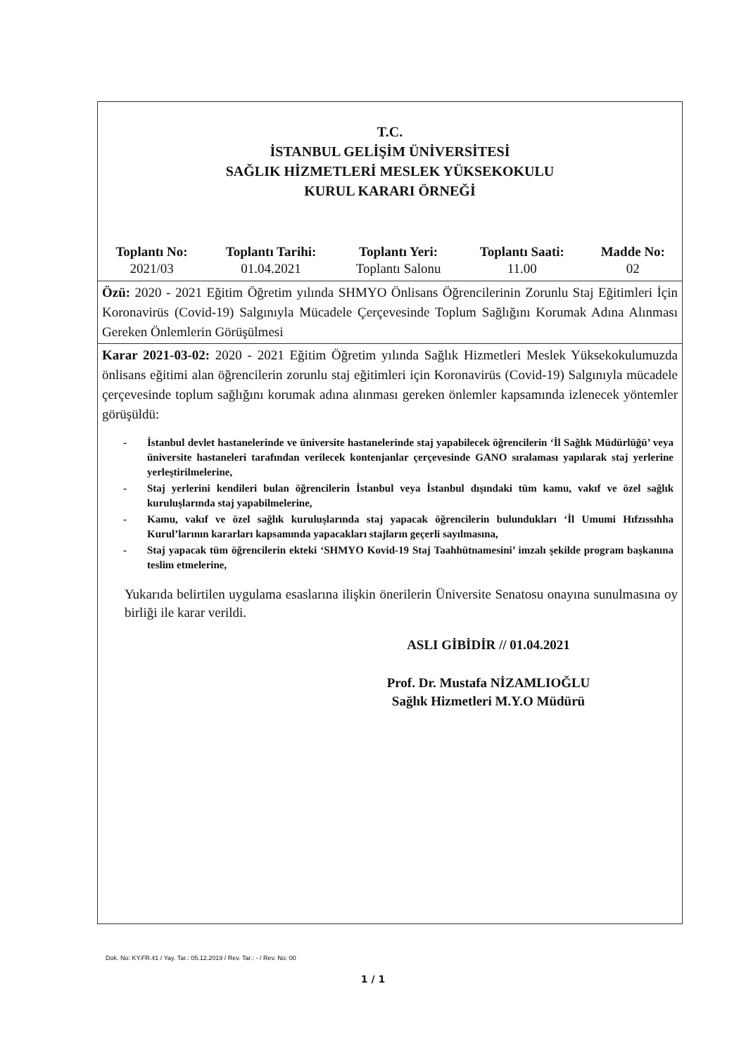T.C.
İSTANBUL GELİŞİM ÜNİVERSİTESİ
SAĞLIK HİZMETLERİ MESLEK YÜKSEKOKULU
KURUL KARARI ÖRNEĞİ
| Toplantı No: | Toplantı Tarihi: | Toplantı Yeri: | Toplantı Saati: | Madde No: |
| --- | --- | --- | --- | --- |
| 2021/03 | 01.04.2021 | Toplantı Salonu | 11.00 | 02 |
Özü: 2020 - 2021 Eğitim Öğretim yılında SHMYO Önlisans Öğrencilerinin Zorunlu Staj Eğitimleri İçin Koronavirüs (Covid-19) Salgınıyla Mücadele Çerçevesinde Toplum Sağlığını Korumak Adına Alınması Gereken Önlemlerin Görüşülmesi
Karar 2021-03-02: 2020 - 2021 Eğitim Öğretim yılında Sağlık Hizmetleri Meslek Yüksekokulumuzda önlisans eğitimi alan öğrencilerin zorunlu staj eğitimleri için Koronavirüs (Covid-19) Salgınıyla mücadele çerçevesinde toplum sağlığını korumak adına alınması gereken önlemler kapsamında izlenecek yöntemler görüşüldü:
- İstanbul devlet hastanelerinde ve üniversite hastanelerinde staj yapabilecek öğrencilerin ‘İl Sağlık Müdürlüğü’ veya üniversite hastaneleri tarafından verilecek kontenjanlar çerçevesinde GANO sıralaması yapılarak staj yerlerine yerleştirilmelerine,
- Staj yerlerini kendileri bulan öğrencilerin İstanbul veya İstanbul dışındaki tüm kamu, vakıf ve özel sağlık kuruluşlarında staj yapabilmelerine,
- Kamu, vakıf ve özel sağlık kuruluşlarında staj yapacak öğrencilerin bulundukları ‘İl Umumi Hıfzıssıhha Kurul’larının kararları kapsamında yapacakları stajların geçerli sayılmasına,
- Staj yapacak tüm öğrencilerin ekteki ‘SHMYO Kovid-19 Staj Taahhütnamesini’ imzalı şekilde program başkanına teslim etmelerine,
Yukarıda belirtilen uygulama esaslarına ilişkin önerilerin Üniversite Senatosu onayına sunulmasına oy birliği ile karar verildi.
ASLI GİBİDİR // 01.04.2021
Prof. Dr. Mustafa NİZAMLIOĞLU
Sağlık Hizmetleri M.Y.O Müdürü
Dok. No: KY.FR.41 / Yay. Tar.: 05.12.2019 / Rev. Tar.: - / Rev. No: 00
1 / 1